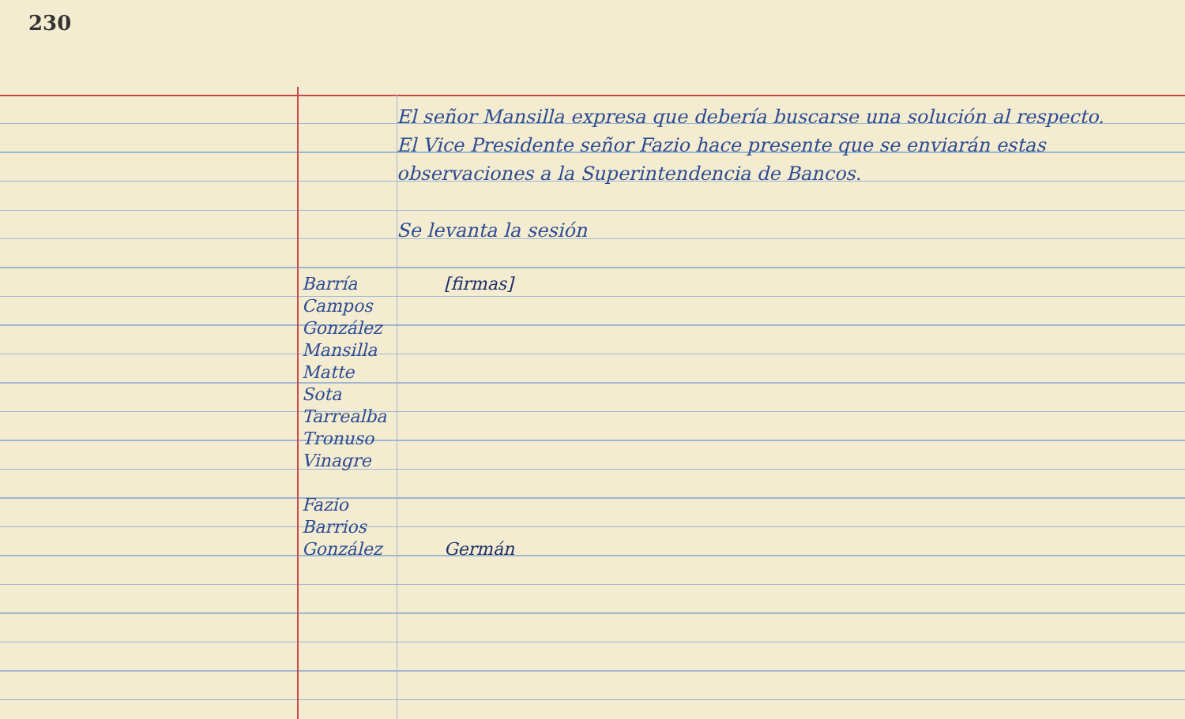230
El señor Mansilla expresa que debería buscarse una solución al respecto.
El Vice Presidente señor Fazio hace presente que se enviarán estas observaciones a la Superintendencia de Bancos.
Se levanta la sesión
Barría
Campos
González
Mansilla
Matte
Sota
Tarrealba
Tronuso
Vinagre
Fazio
Barrios
González
[firmas]
Germán